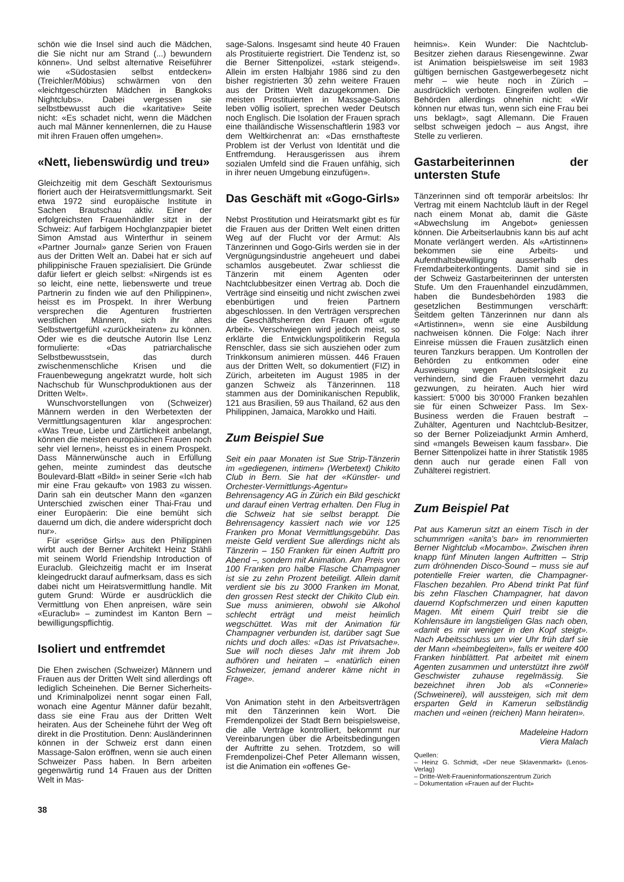schön wie die Insel sind auch die Mädchen, die Sie nicht nur am Strand (...) bewundern können». Und selbst alternative Reiseführer wie «Südostasien selbst entdecken» (Treichler/Möbius) schwärmen von den «leichtgeschürzten Mädchen in Bangkoks Nightclubs». Dabei vergessen sie selbstbewusst auch die «karitative» Seite nicht: «Es schadet nicht, wenn die Mädchen auch mal Männer kennenlernen, die zu Hause mit ihren Frauen offen umgehen».
«Nett, liebenswürdig und treu»
Gleichzeitig mit dem Geschäft Sextourismus floriert auch der Heiratsvermittlungsmarkt. Seit etwa 1972 sind europäische Institute in Sachen Brautschau aktiv. Einer der erfolgreichsten Frauenhändler sitzt in der Schweiz: Auf farbigem Hochglanzpapier bietet Simon Amstad aus Winterthur in seinem «Partner Journal» ganze Serien von Frauen aus der Dritten Welt an. Dabei hat er sich auf philippinische Frauen spezialisiert. Die Gründe dafür liefert er gleich selbst: «Nirgends ist es so leicht, eine nette, liebenswerte und treue Partnerin zu finden wie auf den Philippinen», heisst es im Prospekt. In ihrer Werbung versprechen die Agenturen frustrierten westlichen Männern, sich ihr altes Selbstwertgefühl «zurückheiraten» zu können. Oder wie es die deutsche Autorin Ilse Lenz formulierte: «Das patriarchalische Selbstbewusstsein, das durch zwischenmenschliche Krisen und die Frauenbewegung angekratzt wurde, holt sich Nachschub für Wunschproduktionen aus der Dritten Welt».
Wunschvorstellungen von (Schweizer) Männern werden in den Werbetexten der Vermittlungsagenturen klar angesprochen: «Was Treue, Liebe und Zärtlichkeit anbelangt, können die meisten europäischen Frauen noch sehr viel lernen», heisst es in einem Prospekt. Dass Männerwünsche auch in Erfüllung gehen, meinte zumindest das deutsche Boulevard-Blatt «Bild» in seiner Serie «Ich hab mir eine Frau gekauft» von 1983 zu wissen. Darin sah ein deutscher Mann den «ganzen Unterschied zwischen einer Thai-Frau und einer Europäerin: Die eine bemüht sich dauernd um dich, die andere widerspricht doch nur».
Für «seriöse Girls» aus den Philippinen wirbt auch der Berner Architekt Heinz Stähli mit seinem World Friendship Introduction of Euraclub. Gleichzeitig macht er im Inserat kleingedruckt darauf aufmerksam, dass es sich dabei nicht um Heiratsvermittlung handle. Mit gutem Grund: Würde er ausdrücklich die Vermittlung von Ehen anpreisen, wäre sein «Euraclub» – zumindest im Kanton Bern – bewilligungspflichtig.
Isoliert und entfremdet
Die Ehen zwischen (Schweizer) Männern und Frauen aus der Dritten Welt sind allerdings oft lediglich Scheinehen. Die Berner Sicherheits- und Kriminalpolizei nennt sogar einen Fall, wonach eine Agentur Männer dafür bezahlt, dass sie eine Frau aus der Dritten Welt heiraten. Aus der Scheinehe führt der Weg oft direkt in die Prostitution. Denn: Ausländerinnen können in der Schweiz erst dann einen Massage-Salon eröffnen, wenn sie auch einen Schweizer Pass haben. In Bern arbeiten gegenwärtig rund 14 Frauen aus der Dritten Welt in Mas-
sage-Salons. Insgesamt sind heute 40 Frauen als Prostituierte registriert. Die Tendenz ist, so die Berner Sittenpolizei, «stark steigend». Allein im ersten Halbjahr 1986 sind zu den bisher registrierten 30 zehn weitere Frauen aus der Dritten Welt dazugekommen. Die meisten Prostituierten in Massage-Salons leben völlig isoliert, sprechen weder Deutsch noch Englisch. Die Isolation der Frauen sprach eine thailändische Wissenschaftlerin 1983 vor dem Weltkirchenrat an: «Das ernsthafteste Problem ist der Verlust von Identität und die Entfremdung. Herausgerissen aus ihrem sozialen Umfeld sind die Frauen unfähig, sich in ihrer neuen Umgebung einzufügen».
Das Geschäft mit «Gogo-Girls»
Nebst Prostitution und Heiratsmarkt gibt es für die Frauen aus der Dritten Welt einen dritten Weg auf der Flucht vor der Armut: Als Tänzerinnen und Gogo-Girls werden sie in der Vergnügungsindustrie angeheuert und dabei schamlos ausgebeutet. Zwar schliesst die Tänzerin mit einem Agenten oder Nachtclubbesitzer einen Vertrag ab. Doch die Verträge sind einseitig und nicht zwischen zwei ebenbürtigen und freien Partnern abgeschlossen. In den Verträgen versprechen die Geschäftsherren den Frauen oft «gute Arbeit». Verschwiegen wird jedoch meist, so erklärte die Entwicklungspolitikerin Regula Renschler, dass sie sich ausziehen oder zum Trinkkonsum animieren müssen. 446 Frauen aus der Dritten Welt, so dokumentiert (FIZ) in Zürich, arbeiteten im August 1985 in der ganzen Schweiz als Tänzerinnen. 118 stammen aus der Dominikanischen Republik, 121 aus Brasilien, 59 aus Thailand, 62 aus den Philippinen, Jamaica, Marokko und Haiti.
Zum Beispiel Sue
Seit ein paar Monaten ist Sue Strip-Tänzerin im «gediegenen, intimen» (Werbetext) Chikito Club in Bern. Sie hat der «Künstler- und Orchester-Vermittlungs-Agentur» Behrensagency AG in Zürich ein Bild geschickt und darauf einen Vertrag erhalten. Den Flug in die Schweiz hat sie selbst berappt. Die Behrensagency kassiert nach wie vor 125 Franken pro Monat Vermittlungsgebühr. Das meiste Geld verdient Sue allerdings nicht als Tänzerin – 150 Franken für einen Auftritt pro Abend –, sondern mit Animation. Am Preis von 100 Franken pro halbe Flasche Champagner ist sie zu zehn Prozent beteiligt. Allein damit verdient sie bis zu 3000 Franken im Monat, den grossen Rest steckt der Chikito Club ein. Sue muss animieren, obwohl sie Alkohol schlecht erträgt und meist heimlich wegschüttet. Was mit der Animation für Champagner verbunden ist, darüber sagt Sue nichts und doch alles: «Das ist Privatsache». Sue will noch dieses Jahr mit ihrem Job aufhören und heiraten – «natürlich einen Schweizer, jemand anderer käme nicht in Frage».
Von Animation steht in den Arbeitsverträgen mit den Tänzerinnen kein Wort. Die Fremdenpolizei der Stadt Bern beispielsweise, die alle Verträge kontrolliert, bekommt nur Vereinbarungen über die Arbeitsbedingungen der Auftritte zu sehen. Trotzdem, so will Fremdenpolizei-Chef Peter Allemann wissen, ist die Animation ein «offenes Ge-
heimnis». Kein Wunder: Die Nachtclub-Besitzer ziehen daraus Riesengewinne. Zwar ist Animation beispielsweise im seit 1983 gültigen bernischen Gastgewerbegesetz nicht mehr – wie heute noch in Zürich – ausdrücklich verboten. Eingreifen wollen die Behörden allerdings ohnehin nicht: «Wir können nur etwas tun, wenn sich eine Frau bei uns beklagt», sagt Allemann. Die Frauen selbst schweigen jedoch – aus Angst, ihre Stelle zu verlieren.
Gastarbeiterinnen der untersten Stufe
Tänzerinnen sind oft temporär arbeitslos: Ihr Vertrag mit einem Nachtclub läuft in der Regel nach einem Monat ab, damit die Gäste «Abwechslung im Angebot» geniessen können. Die Arbeitserlaubnis kann bis auf acht Monate verlängert werden. Als «Artistinnen» bekommen sie eine Arbeits- und Aufenthaltsbewilligung ausserhalb des Fremdarbeiterkontingents. Damit sind sie in der Schweiz Gastarbeiterinnen der untersten Stufe. Um den Frauenhandel einzudämmen, haben die Bundesbehörden 1983 die gesetzlichen Bestimmungen verschärft: Seitdem gelten Tänzerinnen nur dann als «Artistinnen», wenn sie eine Ausbildung nachweisen können. Die Folge: Nach ihrer Einreise müssen die Frauen zusätzlich einen teuren Tanzkurs berappen. Um Kontrollen der Behörden zu entkommen oder eine Ausweisung wegen Arbeitslosigkeit zu verhindern, sind die Frauen vermehrt dazu gezwungen, zu heiraten. Auch hier wird kassiert: 5'000 bis 30'000 Franken bezahlen sie für einen Schweizer Pass. Im Sex-Business werden die Frauen bestraft – Zuhälter, Agenturen und Nachtclub-Besitzer, so der Berner Polizeiadjunkt Armin Amherd, sind «mangels Beweisen kaum fassbar». Die Berner Sittenpolizei hatte in ihrer Statistik 1985 denn auch nur gerade einen Fall von Zuhälterei registriert.
Zum Beispiel Pat
Pat aus Kamerun sitzt an einem Tisch in der schummrigen «anita's bar» im renommierten Berner Nightclub «Mocambo». Zwischen ihren knapp fünf Minuten langen Auftritten – Strip zum dröhnenden Disco-Sound – muss sie auf potentielle Freier warten, die Champagner-Flaschen bezahlen. Pro Abend trinkt Pat fünf bis zehn Flaschen Champagner, hat davon dauernd Kopfschmerzen und einen kaputten Magen. Mit einem Quirl treibt sie die Kohlensäure im langstieligen Glas nach oben, «damit es mir weniger in den Kopf steigt». Nach Arbeitsschluss um vier Uhr früh darf sie der Mann «heimbegleiten», falls er weitere 400 Franken hinblättert. Pat arbeitet mit einem Agenten zusammen und unterstützt ihre zwölf Geschwister zuhause regelmässig. Sie bezeichnet ihren Job als «Connerie» (Schweinerei), will aussteigen, sich mit dem ersparten Geld in Kamerun selbständig machen und «einen (reichen) Mann heiraten».
Madeleine Hadorn
Viera Malach
Quellen:
– Heinz G. Schmidt, «Der neue Sklavenmarkt» (Lenos-Verlag)
– Dritte-Welt-Fraueninformationszentrum Zürich
– Dokumentation «Frauen auf der Flucht»
38